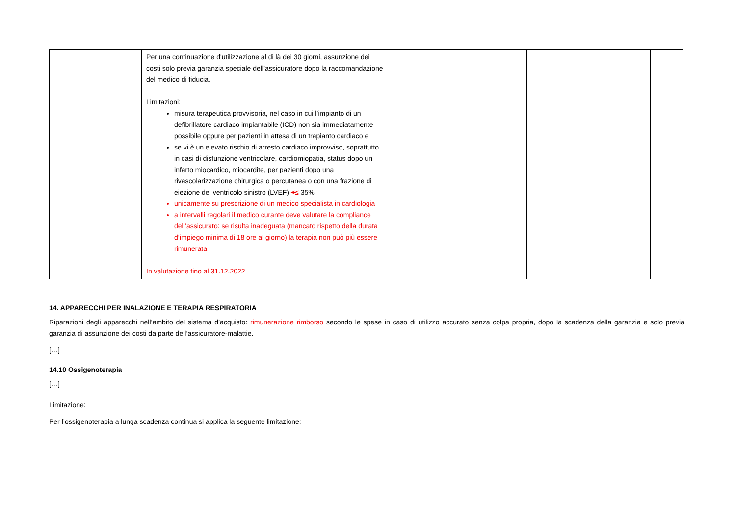| | | Per una continuazione d'utilizzazione al di là dei 30 giorni, assunzione dei costi solo previa garanzia speciale dell’assicuratore dopo la raccomandazione del medico di fiducia. Limitazioni: misura terapeutica provvisoria, nel caso in cui l’impianto di un defibrillatore cardiaco impiantabile (ICD) non sia immediatamente possibile oppure per pazienti in attesa di un trapianto cardiaco e se vi è un elevato rischio di arresto cardiaco improvviso, soprattutto in casi di disfunzione ventricolare, cardiomiopatia, status dopo un infarto miocardico, miocardite, per pazienti dopo una rivascolarizzazione chirurgica o percutanea o con una frazione di eiezione del ventricolo sinistro (LVEF) < ≤ 35% unicamente su prescrizione di un medico specialista in cardiologia a intervalli regolari il medico curante deve valutare la compliance dell’assicurato: se risulta inadeguata (mancato rispetto della durata d’impiego minima di 18 ore al giorno) la terapia non può più essere rimunerata In valutazione fino al 31.12.2022 | | | | | |
14. APPARECCHI PER INALAZIONE E TERAPIA RESPIRATORIA
Riparazioni degli apparecchi nell’ambito del sistema d’acquisto: rimunerazione rimborso secondo le spese in caso di utilizzo accurato senza colpa propria, dopo la scadenza della garanzia e solo previa garanzia di assunzione dei costi da parte dell’assicuratore-malattie.
[…]
14.10 Ossigenoterapia
[…]
Limitazione:
Per l’ossigenoterapia a lunga scadenza continua si applica la seguente limitazione: